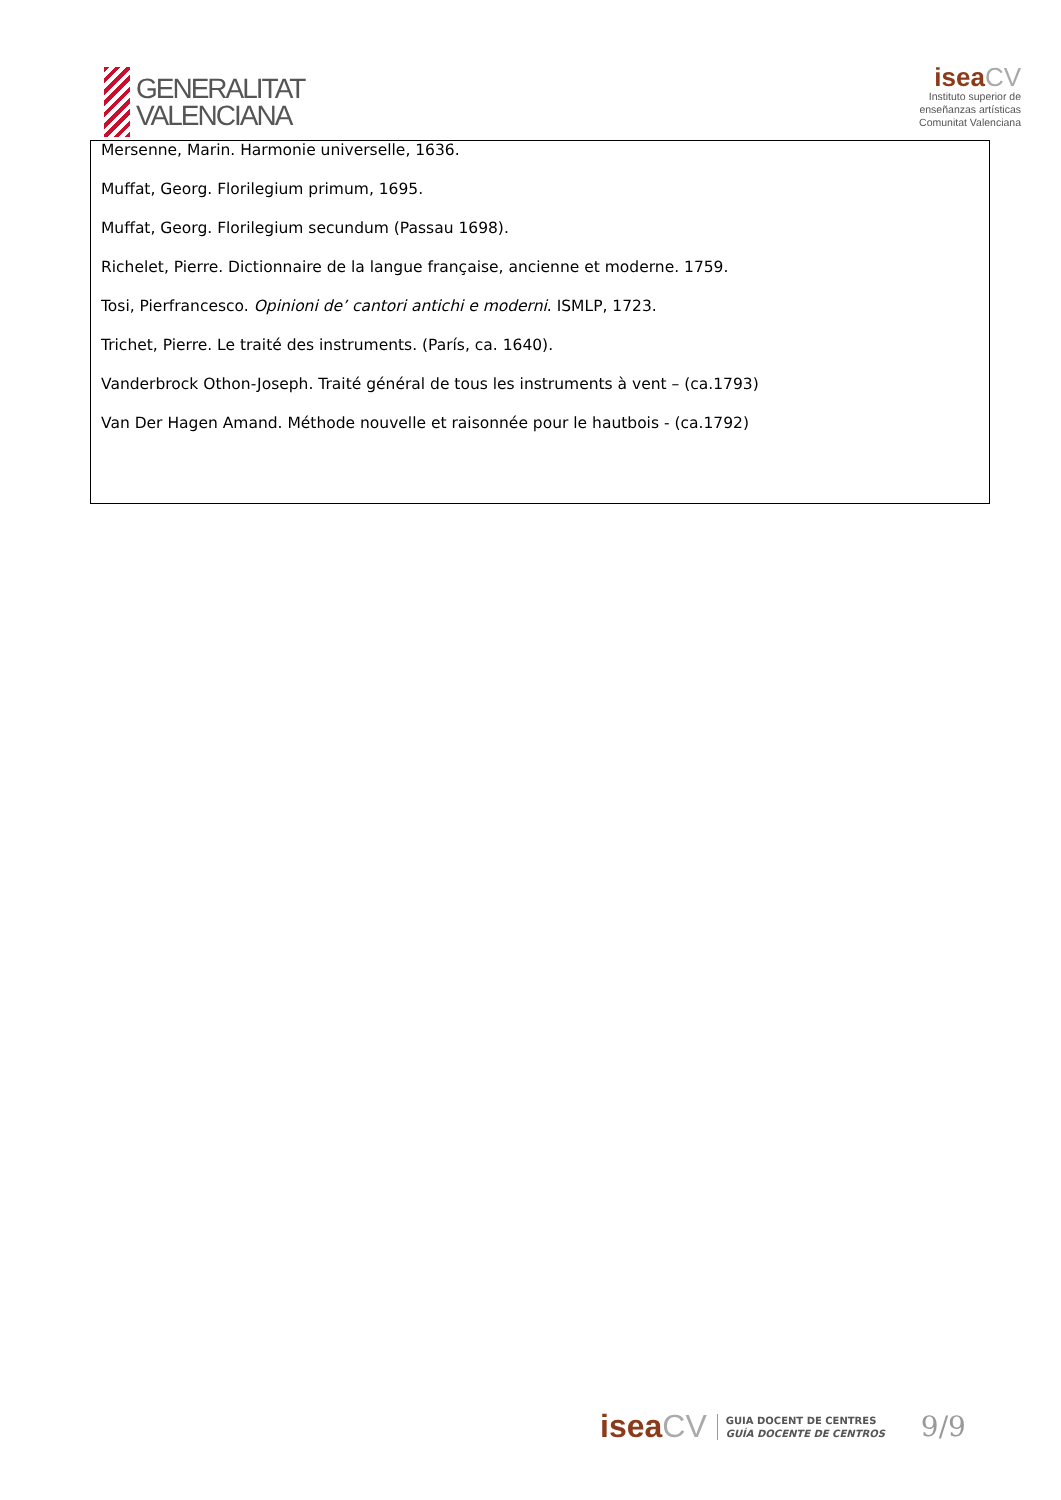GENERALITAT
VALENCIANA
isea CV
Instituto superior de
enseñanzas artísticas
Comunitat Valenciana
| Mersenne, Marin. Harmonie universelle, 1636. Muffat, Georg. Florilegium primum, 1695. Muffat, Georg. Florilegium secundum (Passau 1698). Richelet, Pierre. Dictionnaire de la langue française, ancienne et moderne. 1759. Tosi, Pierfrancesco. Opinioni de’ cantori antichi e moderni . ISMLP, 1723. Trichet, Pierre. Le traité des instruments. (París, ca. 1640). Vanderbrock Othon-Joseph. Traité général de tous les instruments à vent – (ca.1793) Van Der Hagen Amand. Méthode nouvelle et raisonnée pour le hautbois - (ca.1792) |
isea CV
GUIA DOCENT DE CENTRES
GUÍA DOCENTE DE CENTROS
9/9